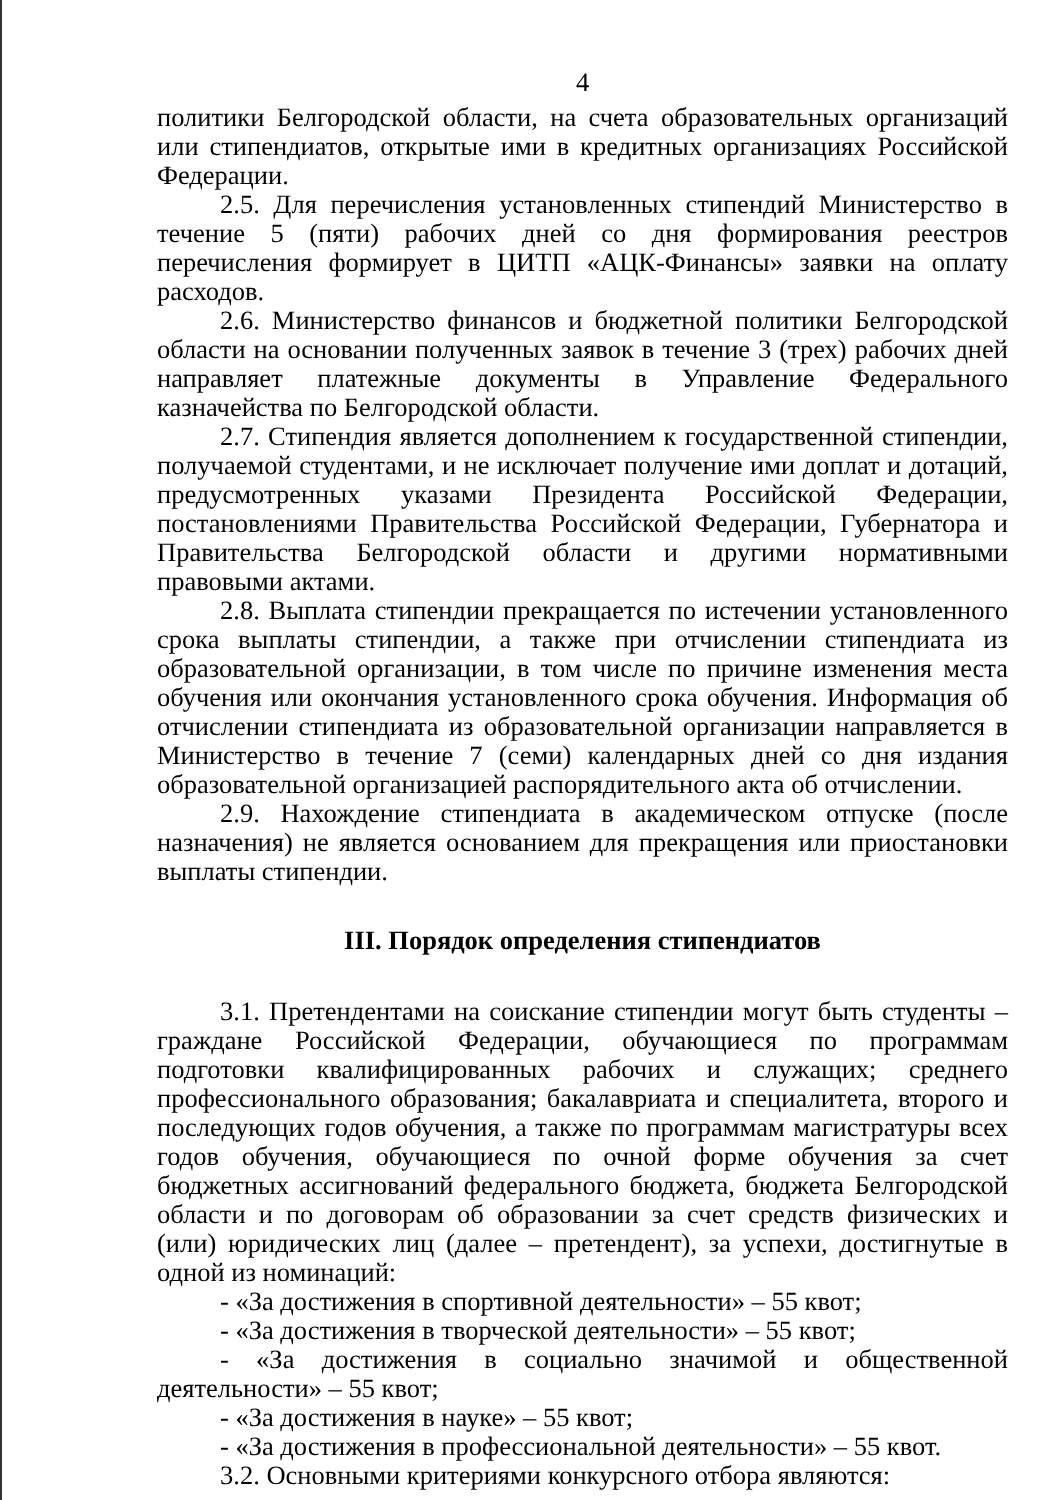4
политики Белгородской области, на счета образовательных организаций или стипендиатов, открытые ими в кредитных организациях Российской Федерации.
2.5. Для перечисления установленных стипендий Министерство в течение 5 (пяти) рабочих дней со дня формирования реестров перечисления формирует в ЦИТП «АЦК-Финансы» заявки на оплату расходов.
2.6. Министерство финансов и бюджетной политики Белгородской области на основании полученных заявок в течение 3 (трех) рабочих дней направляет платежные документы в Управление Федерального казначейства по Белгородской области.
2.7. Стипендия является дополнением к государственной стипендии, получаемой студентами, и не исключает получение ими доплат и дотаций, предусмотренных указами Президента Российской Федерации, постановлениями Правительства Российской Федерации, Губернатора и Правительства Белгородской области и другими нормативными правовыми актами.
2.8. Выплата стипендии прекращается по истечении установленного срока выплаты стипендии, а также при отчислении стипендиата из образовательной организации, в том числе по причине изменения места обучения или окончания установленного срока обучения. Информация об отчислении стипендиата из образовательной организации направляется в Министерство в течение 7 (семи) календарных дней со дня издания образовательной организацией распорядительного акта об отчислении.
2.9. Нахождение стипендиата в академическом отпуске (после назначения) не является основанием для прекращения или приостановки выплаты стипендии.
III. Порядок определения стипендиатов
3.1. Претендентами на соискание стипендии могут быть студенты – граждане Российской Федерации, обучающиеся по программам подготовки квалифицированных рабочих и служащих; среднего профессионального образования; бакалавриата и специалитета, второго и последующих годов обучения, а также по программам магистратуры всех годов обучения, обучающиеся по очной форме обучения за счет бюджетных ассигнований федерального бюджета, бюджета Белгородской области и по договорам об образовании за счет средств физических и (или) юридических лиц (далее – претендент), за успехи, достигнутые в одной из номинаций:
- «За достижения в спортивной деятельности» – 55 квот;
- «За достижения в творческой деятельности» – 55 квот;
- «За достижения в социально значимой и общественной деятельности» – 55 квот;
- «За достижения в науке» – 55 квот;
- «За достижения в профессиональной деятельности» – 55 квот.
3.2. Основными критериями конкурсного отбора являются: